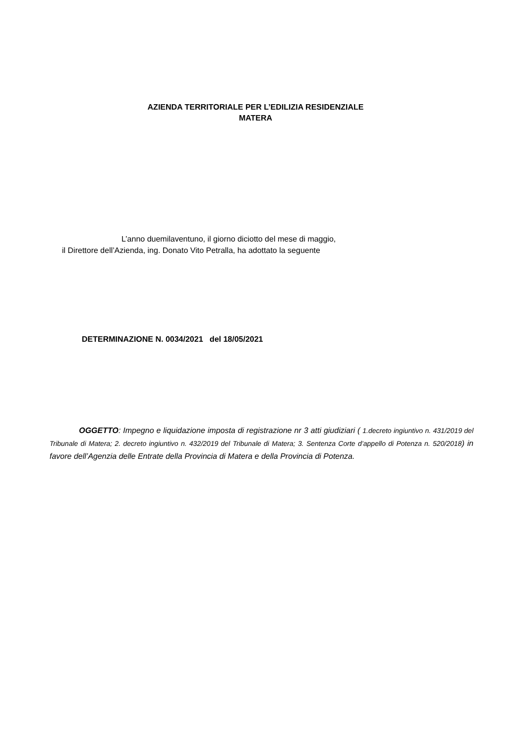AZIENDA TERRITORIALE PER L’EDILIZIA RESIDENZIALE
MATERA
L’anno duemilaventuno, il giorno diciotto del mese di maggio,
il Direttore dell’Azienda, ing. Donato Vito Petralla, ha adottato la seguente
DETERMINAZIONE N. 0034/2021 del 18/05/2021
OGGETTO: Impegno e liquidazione imposta di registrazione nr 3 atti giudiziari ( 1.decreto ingiuntivo n. 431/2019 del Tribunale di Matera; 2. decreto ingiuntivo n. 432/2019 del Tribunale di Matera; 3. Sentenza Corte d’appello di Potenza n. 520/2018) in favore dell’Agenzia delle Entrate della Provincia di Matera e della Provincia di Potenza.